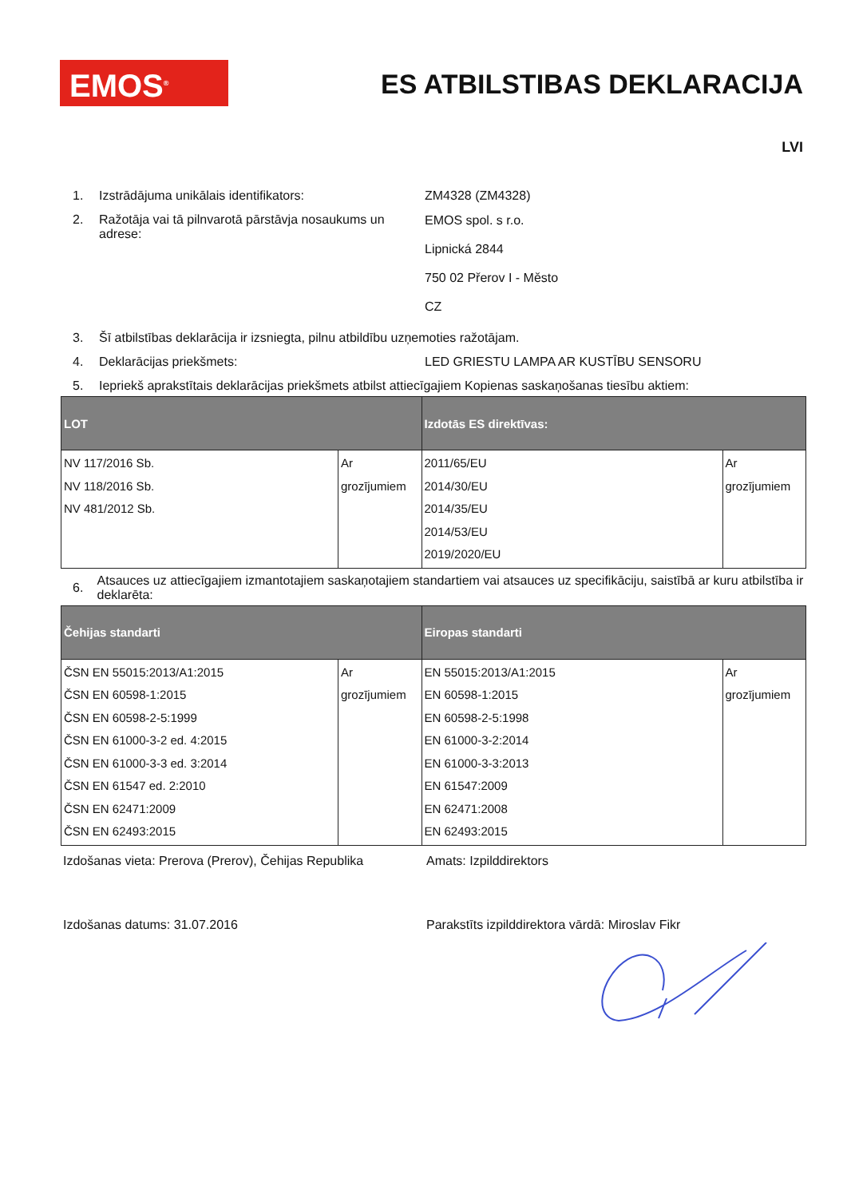EMOS<sup>®</sup> ES ATBILSTIBAS DEKLARACIJA
LVI
1. Izstrādājuma unikālais identifikators: ZM4328 (ZM4328)
2. Ražotāja vai tā pilnvarotā pārstāvja nosaukums un adrese:
EMOS spol. s r.o.
Lipnická 2844
750 02 Přerov I - Město
CZ
3. Šī atbilstības deklarācija ir izsniegta, pilnu atbildību uzņemoties ražotājam.
4. Deklarācijas priekšmets: LED GRIESTU LAMPA AR KUSTĪBU SENSORU
5. Iepriekš aprakstītais deklarācijas priekšmets atbilst attiecīgajiem Kopienas saskaņošanas tiesību aktiem:
| LOT | | Izdotās ES direktīvas: | |
| --- | --- | --- | --- |
| NV 117/2016 Sb. NV 118/2016 Sb. NV 481/2012 Sb. | Ar grozījumiem | 2011/65/EU 2014/30/EU 2014/35/EU 2014/53/EU 2019/2020/EU | Ar grozījumiem |
6.
Atsauces uz attiecīgajiem izmantotajiem saskaņotajiem standartiem vai atsauces uz specifikāciju, saistībā ar kuru atbilstība ir deklarēta:
| Čehijas standarti | | Eiropas standarti | |
| --- | --- | --- | --- |
| ČSN EN 55015:2013/A1:2015 ČSN EN 60598-1:2015 ČSN EN 60598-2-5:1999 ČSN EN 61000-3-2 ed. 4:2015 ČSN EN 61000-3-3 ed. 3:2014 ČSN EN 61547 ed. 2:2010 ČSN EN 62471:2009 ČSN EN 62493:2015 | Ar grozījumiem | EN 55015:2013/A1:2015 EN 60598-1:2015 EN 60598-2-5:1998 EN 61000-3-2:2014 EN 61000-3-3:2013 EN 61547:2009 EN 62471:2008 EN 62493:2015 | Ar grozījumiem |
Izdošanas vieta: Prerova (Prerov), Čehijas Republika
Amats: Izpilddirektors
Izdošanas datums: 31.07.2016 Parakstīts izpilddirektora vārdā: Miroslav Fikr